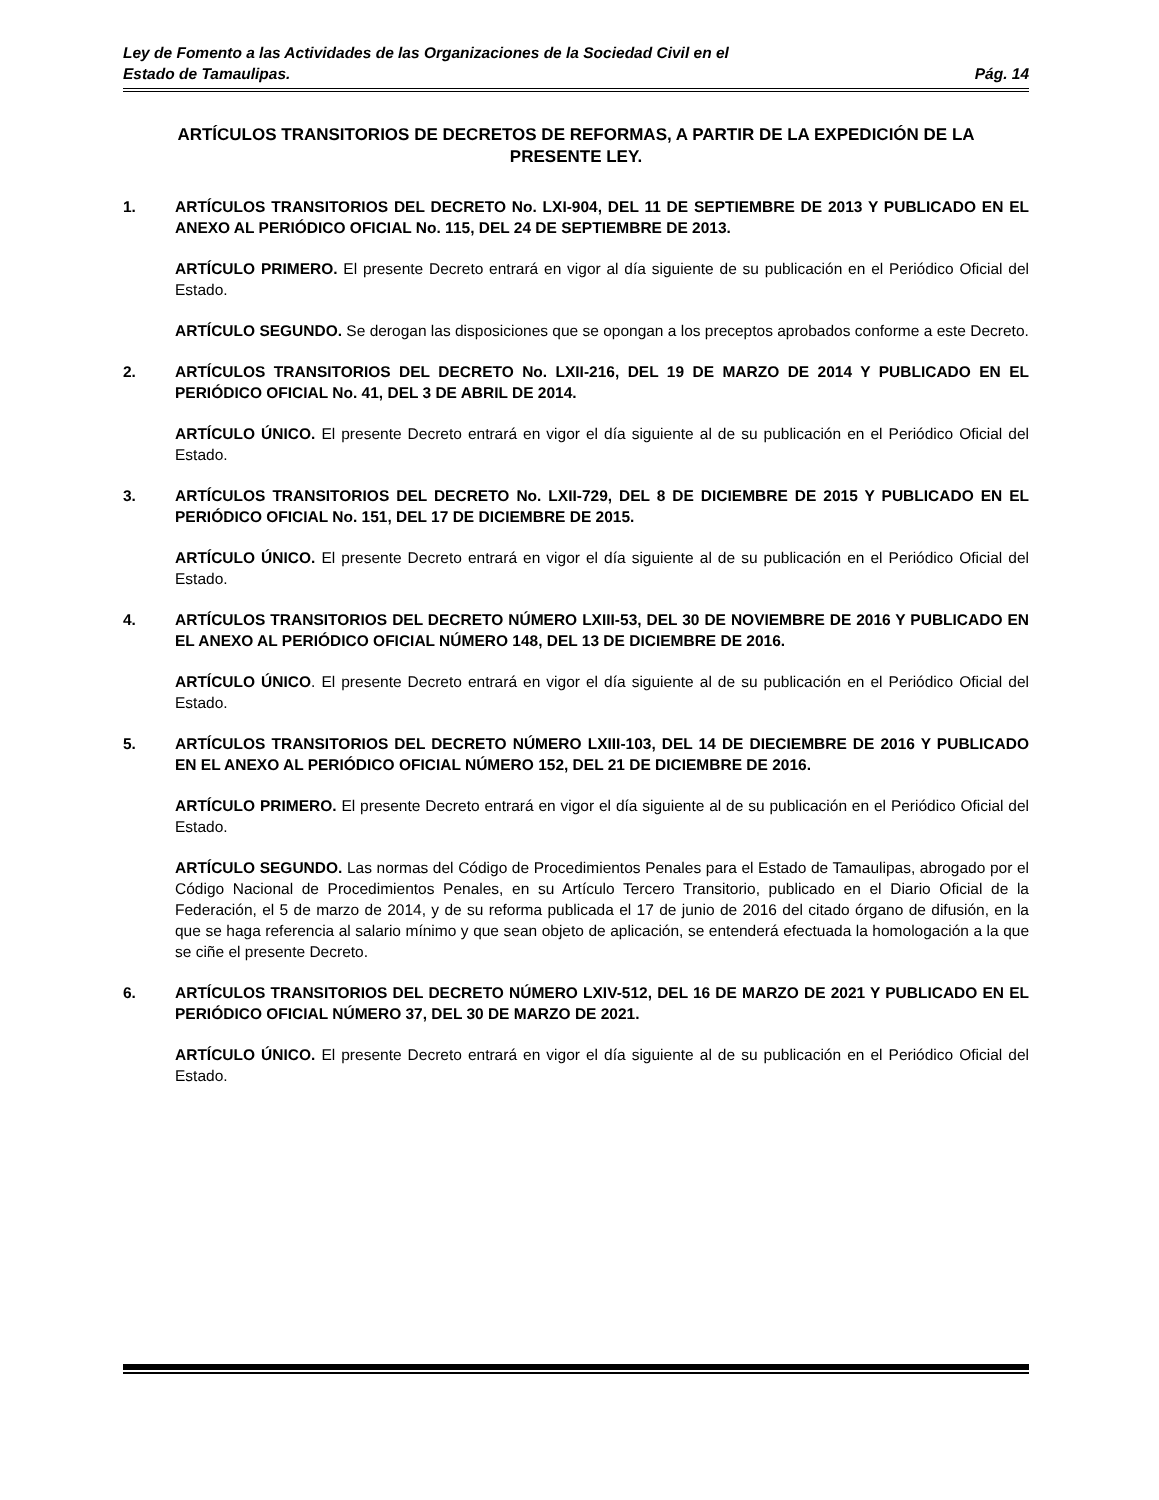Ley de Fomento a las Actividades de las Organizaciones de la Sociedad Civil en el
Estado de Tamaulipas. Pág. 14
ARTÍCULOS TRANSITORIOS DE DECRETOS DE REFORMAS, A PARTIR DE LA EXPEDICIÓN DE LA PRESENTE LEY.
1. ARTÍCULOS TRANSITORIOS DEL DECRETO No. LXI-904, DEL 11 DE SEPTIEMBRE DE 2013 Y PUBLICADO EN EL ANEXO AL PERIÓDICO OFICIAL No. 115, DEL 24 DE SEPTIEMBRE DE 2013.
ARTÍCULO PRIMERO. El presente Decreto entrará en vigor al día siguiente de su publicación en el Periódico Oficial del Estado.
ARTÍCULO SEGUNDO. Se derogan las disposiciones que se opongan a los preceptos aprobados conforme a este Decreto.
2. ARTÍCULOS TRANSITORIOS DEL DECRETO No. LXII-216, DEL 19 DE MARZO DE 2014 Y PUBLICADO EN EL PERIÓDICO OFICIAL No. 41, DEL 3 DE ABRIL DE 2014.
ARTÍCULO ÚNICO. El presente Decreto entrará en vigor el día siguiente al de su publicación en el Periódico Oficial del Estado.
3. ARTÍCULOS TRANSITORIOS DEL DECRETO No. LXII-729, DEL 8 DE DICIEMBRE DE 2015 Y PUBLICADO EN EL PERIÓDICO OFICIAL No. 151, DEL 17 DE DICIEMBRE DE 2015.
ARTÍCULO ÚNICO. El presente Decreto entrará en vigor el día siguiente al de su publicación en el Periódico Oficial del Estado.
4. ARTÍCULOS TRANSITORIOS DEL DECRETO NÚMERO LXIII-53, DEL 30 DE NOVIEMBRE DE 2016 Y PUBLICADO EN EL ANEXO AL PERIÓDICO OFICIAL NÚMERO 148, DEL 13 DE DICIEMBRE DE 2016.
ARTÍCULO ÚNICO. El presente Decreto entrará en vigor el día siguiente al de su publicación en el Periódico Oficial del Estado.
5. ARTÍCULOS TRANSITORIOS DEL DECRETO NÚMERO LXIII-103, DEL 14 DE DIECIEMBRE DE 2016 Y PUBLICADO EN EL ANEXO AL PERIÓDICO OFICIAL NÚMERO 152, DEL 21 DE DICIEMBRE DE 2016.
ARTÍCULO PRIMERO. El presente Decreto entrará en vigor el día siguiente al de su publicación en el Periódico Oficial del Estado.
ARTÍCULO SEGUNDO. Las normas del Código de Procedimientos Penales para el Estado de Tamaulipas, abrogado por el Código Nacional de Procedimientos Penales, en su Artículo Tercero Transitorio, publicado en el Diario Oficial de la Federación, el 5 de marzo de 2014, y de su reforma publicada el 17 de junio de 2016 del citado órgano de difusión, en la que se haga referencia al salario mínimo y que sean objeto de aplicación, se entenderá efectuada la homologación a la que se ciñe el presente Decreto.
6. ARTÍCULOS TRANSITORIOS DEL DECRETO NÚMERO LXIV-512, DEL 16 DE MARZO DE 2021 Y PUBLICADO EN EL PERIÓDICO OFICIAL NÚMERO 37, DEL 30 DE MARZO DE 2021.
ARTÍCULO ÚNICO. El presente Decreto entrará en vigor el día siguiente al de su publicación en el Periódico Oficial del Estado.